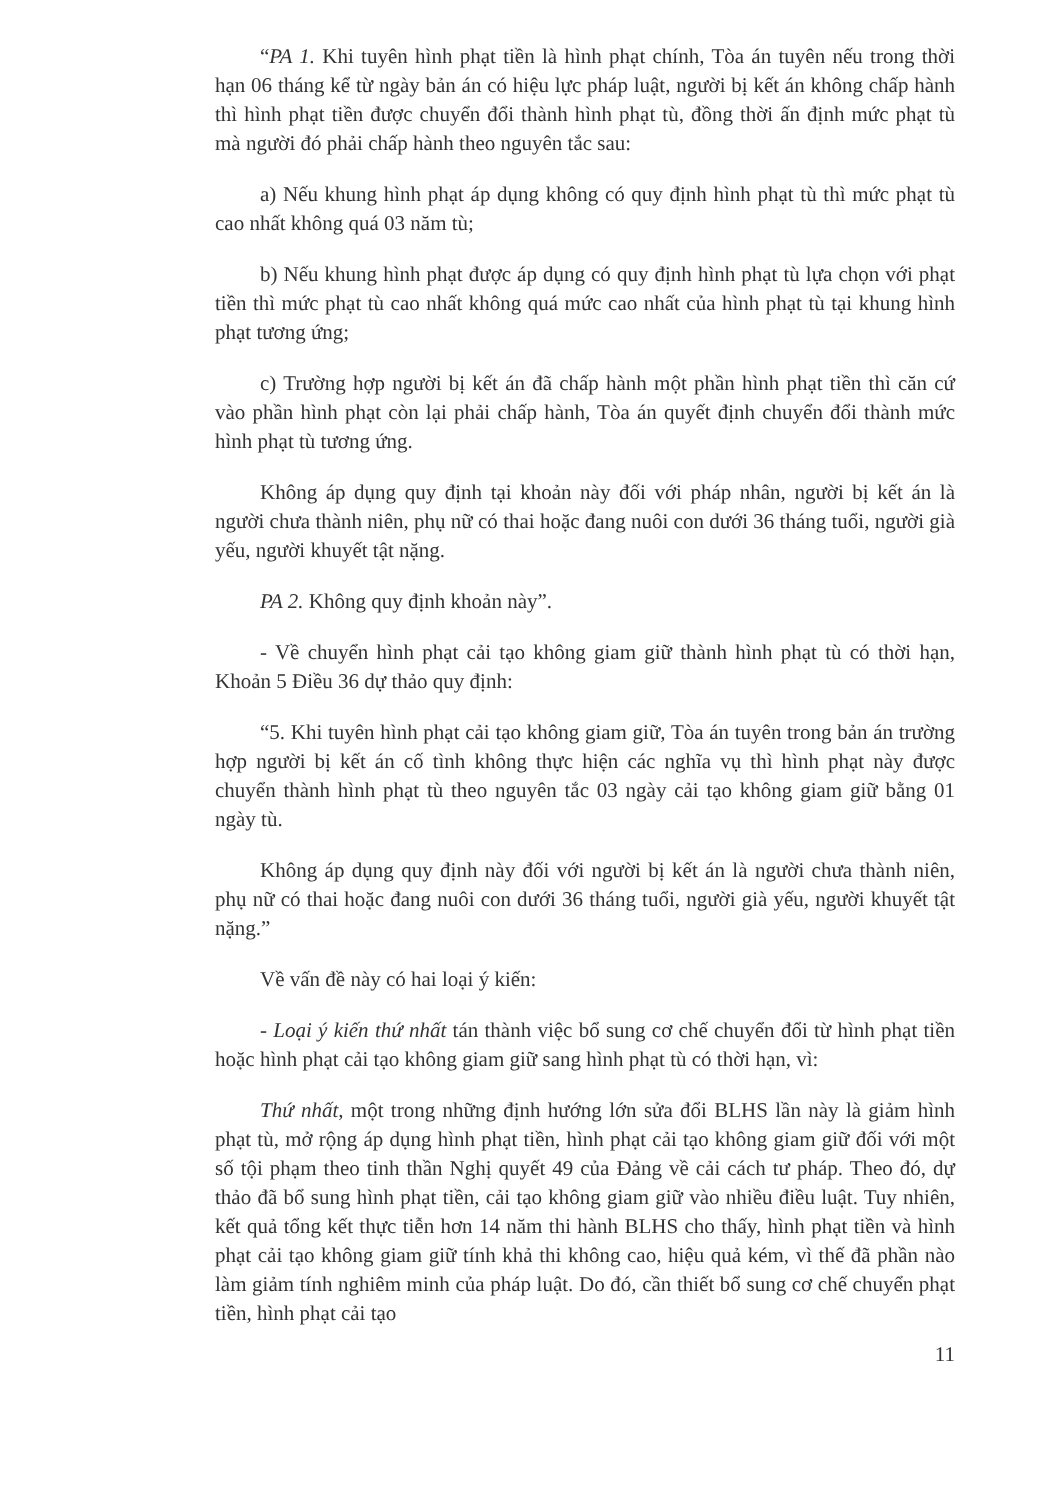“PA 1. Khi tuyên hình phạt tiền là hình phạt chính, Tòa án tuyên nếu trong thời hạn 06 tháng kể từ ngày bản án có hiệu lực pháp luật, người bị kết án không chấp hành thì hình phạt tiền được chuyển đổi thành hình phạt tù, đồng thời ấn định mức phạt tù mà người đó phải chấp hành theo nguyên tắc sau:
a) Nếu khung hình phạt áp dụng không có quy định hình phạt tù thì mức phạt tù cao nhất không quá 03 năm tù;
b) Nếu khung hình phạt được áp dụng có quy định hình phạt tù lựa chọn với phạt tiền thì mức phạt tù cao nhất không quá mức cao nhất của hình phạt tù tại khung hình phạt tương ứng;
c) Trường hợp người bị kết án đã chấp hành một phần hình phạt tiền thì căn cứ vào phần hình phạt còn lại phải chấp hành, Tòa án quyết định chuyển đổi thành mức hình phạt tù tương ứng.
Không áp dụng quy định tại khoản này đối với pháp nhân, người bị kết án là người chưa thành niên, phụ nữ có thai hoặc đang nuôi con dưới 36 tháng tuổi, người già yếu, người khuyết tật nặng.
PA 2. Không quy định khoản này”.
- Về chuyển hình phạt cải tạo không giam giữ thành hình phạt tù có thời hạn, Khoản 5 Điều 36 dự thảo quy định:
“5. Khi tuyên hình phạt cải tạo không giam giữ, Tòa án tuyên trong bản án trường hợp người bị kết án cố tình không thực hiện các nghĩa vụ thì hình phạt này được chuyển thành hình phạt tù theo nguyên tắc 03 ngày cải tạo không giam giữ bằng 01 ngày tù.
Không áp dụng quy định này đối với người bị kết án là người chưa thành niên, phụ nữ có thai hoặc đang nuôi con dưới 36 tháng tuổi, người già yếu, người khuyết tật nặng.”
Về vấn đề này có hai loại ý kiến:
- Loại ý kiến thứ nhất tán thành việc bổ sung cơ chế chuyển đổi từ hình phạt tiền hoặc hình phạt cải tạo không giam giữ sang hình phạt tù có thời hạn, vì:
Thứ nhất, một trong những định hướng lớn sửa đổi BLHS lần này là giảm hình phạt tù, mở rộng áp dụng hình phạt tiền, hình phạt cải tạo không giam giữ đối với một số tội phạm theo tinh thần Nghị quyết 49 của Đảng về cải cách tư pháp. Theo đó, dự thảo đã bổ sung hình phạt tiền, cải tạo không giam giữ vào nhiều điều luật. Tuy nhiên, kết quả tổng kết thực tiễn hơn 14 năm thi hành BLHS cho thấy, hình phạt tiền và hình phạt cải tạo không giam giữ tính khả thi không cao, hiệu quả kém, vì thế đã phần nào làm giảm tính nghiêm minh của pháp luật. Do đó, cần thiết bổ sung cơ chế chuyển phạt tiền, hình phạt cải tạo
11